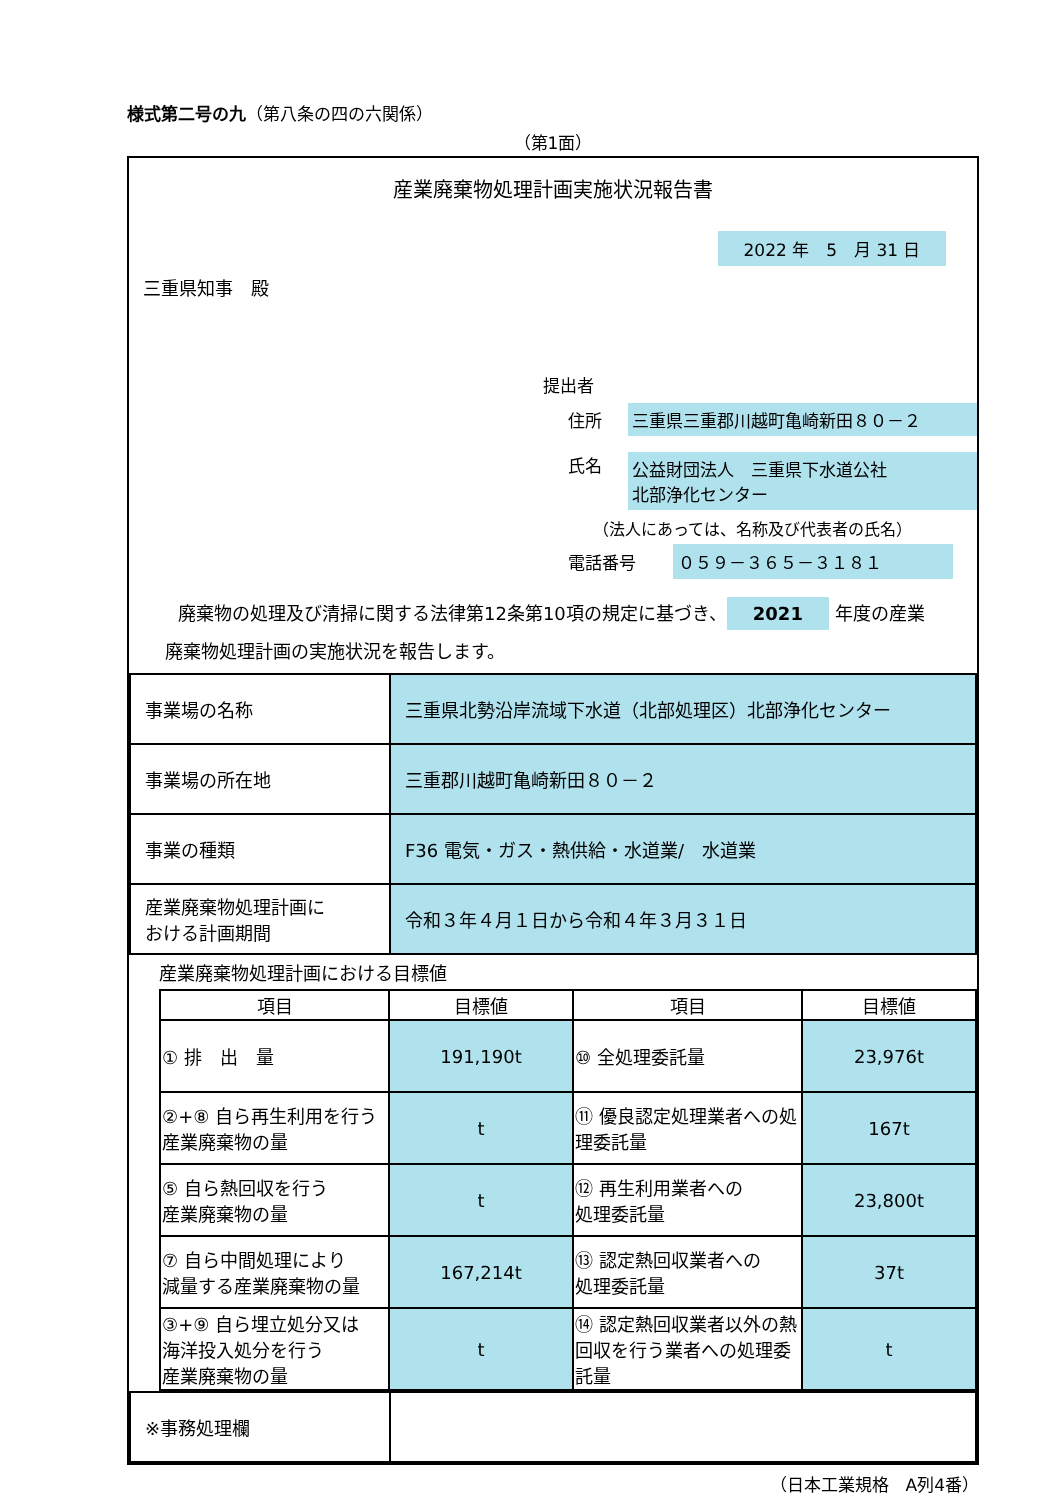様式第二号の九（第八条の四の六関係）
（第1面）
産業廃棄物処理計画実施状況報告書
2022 年　5　月 31 日
三重県知事　殿
提出者
住所 三重県三重郡川越町亀崎新田８０－２
氏名 公益財団法人　三重県下水道公社
北部浄化センター
（法人にあっては、名称及び代表者の氏名）
電話番号 ０５９－３６５－３１８１
廃棄物の処理及び清掃に関する法律第12条第10項の規定に基づき、 2021 年度の産業
廃棄物処理計画の実施状況を報告します。
| 事業場の名称 | 三重県北勢沿岸流域下水道（北部処理区）北部浄化センター |
| 事業場の所在地 | 三重郡川越町亀崎新田８０－２ |
| 事業の種類 | F36 電気・ガス・熱供給・水道業/ 水道業 |
| 産業廃棄物処理計画に おける計画期間 | 令和３年４月１日から令和４年３月３１日 |
産業廃棄物処理計画における目標値
| 項目 | 目標値 | 項目 | 目標値 |
| --- | --- | --- | --- |
| ① 排 出 量 | 191,190t | ⑩ 全処理委託量 | 23,976t |
| ②+⑧ 自ら再生利用を行う産業廃棄物の量 | t | ⑪ 優良認定処理業者への処理委託量 | 167t |
| ⑤ 自ら熱回収を行う 産業廃棄物の量 | t | ⑫ 再生利用業者への 処理委託量 | 23,800t |
| ⑦ 自ら中間処理により 減量する産業廃棄物の量 | 167,214t | ⑬ 認定熱回収業者への 処理委託量 | 37t |
| ③+⑨ 自ら埋立処分又は 海洋投入処分を行う 産業廃棄物の量 | t | ⑭ 認定熱回収業者以外の熱回収を行う業者への処理委託量 | t |
| ※事務処理欄 | |
（日本工業規格　A列4番）